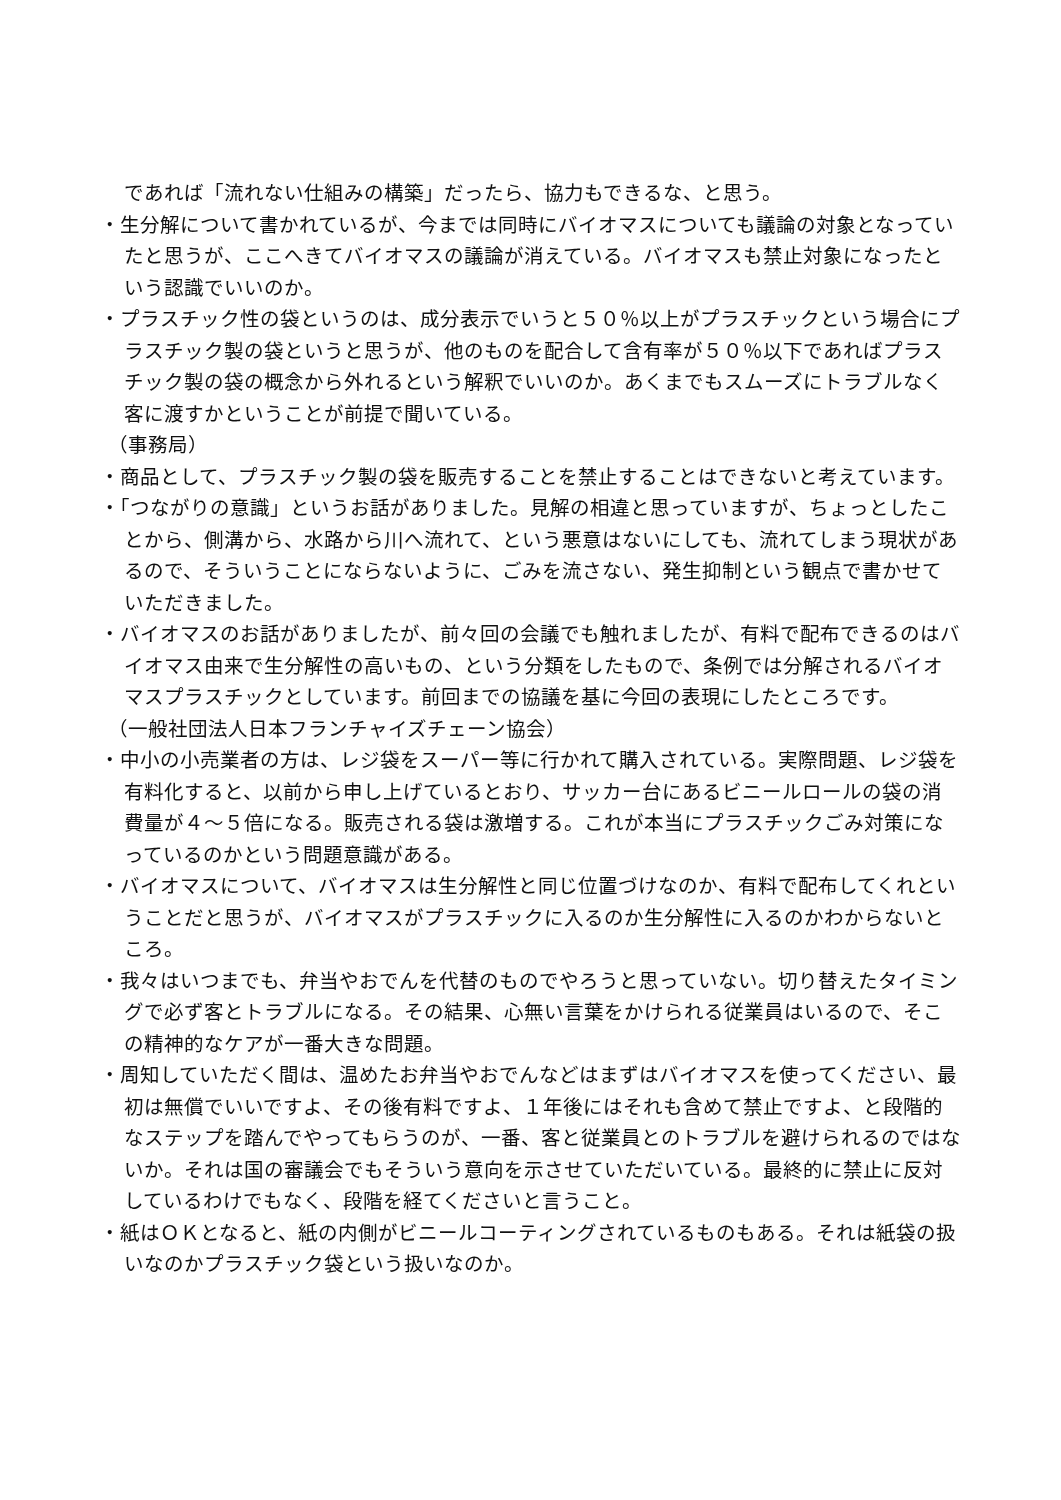であれば「流れない仕組みの構築」だったら、協力もできるな、と思う。
・生分解について書かれているが、今までは同時にバイオマスについても議論の対象となっていたと思うが、ここへきてバイオマスの議論が消えている。バイオマスも禁止対象になったという認識でいいのか。
・プラスチック性の袋というのは、成分表示でいうと５０％以上がプラスチックという場合にプラスチック製の袋というと思うが、他のものを配合して含有率が５０％以下であればプラスチック製の袋の概念から外れるという解釈でいいのか。あくまでもスムーズにトラブルなく客に渡すかということが前提で聞いている。
（事務局）
・商品として、プラスチック製の袋を販売することを禁止することはできないと考えています。
・「つながりの意識」というお話がありました。見解の相違と思っていますが、ちょっとしたことから、側溝から、水路から川へ流れて、という悪意はないにしても、流れてしまう現状があるので、そういうことにならないように、ごみを流さない、発生抑制という観点で書かせていただきました。
・バイオマスのお話がありましたが、前々回の会議でも触れましたが、有料で配布できるのはバイオマス由来で生分解性の高いもの、という分類をしたもので、条例では分解されるバイオマスプラスチックとしています。前回までの協議を基に今回の表現にしたところです。
（一般社団法人日本フランチャイズチェーン協会）
・中小の小売業者の方は、レジ袋をスーパー等に行かれて購入されている。実際問題、レジ袋を有料化すると、以前から申し上げているとおり、サッカー台にあるビニールロールの袋の消費量が４～５倍になる。販売される袋は激増する。これが本当にプラスチックごみ対策になっているのかという問題意識がある。
・バイオマスについて、バイオマスは生分解性と同じ位置づけなのか、有料で配布してくれということだと思うが、バイオマスがプラスチックに入るのか生分解性に入るのかわからないところ。
・我々はいつまでも、弁当やおでんを代替のものでやろうと思っていない。切り替えたタイミングで必ず客とトラブルになる。その結果、心無い言葉をかけられる従業員はいるので、そこの精神的なケアが一番大きな問題。
・周知していただく間は、温めたお弁当やおでんなどはまずはバイオマスを使ってください、最初は無償でいいですよ、その後有料ですよ、１年後にはそれも含めて禁止ですよ、と段階的なステップを踏んでやってもらうのが、一番、客と従業員とのトラブルを避けられるのではないか。それは国の審議会でもそういう意向を示させていただいている。最終的に禁止に反対しているわけでもなく、段階を経てくださいと言うこと。
・紙はＯＫとなると、紙の内側がビニールコーティングされているものもある。それは紙袋の扱いなのかプラスチック袋という扱いなのか。